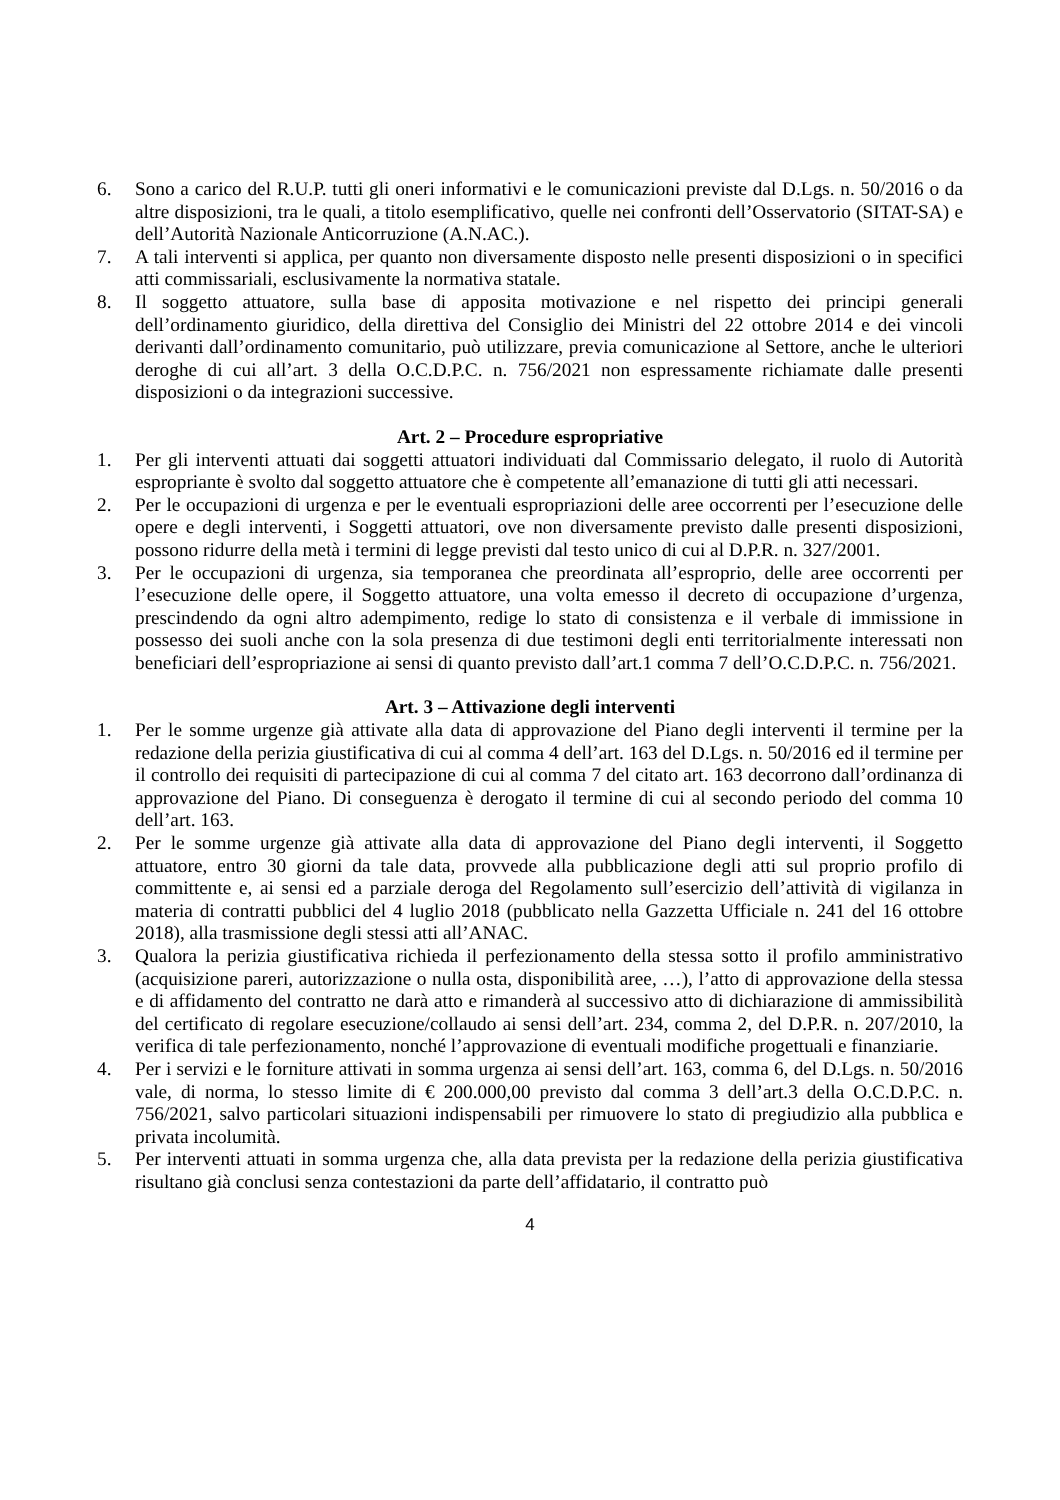6. Sono a carico del R.U.P. tutti gli oneri informativi e le comunicazioni previste dal D.Lgs. n. 50/2016 o da altre disposizioni, tra le quali, a titolo esemplificativo, quelle nei confronti dell’Osservatorio (SITAT-SA) e dell’Autorità Nazionale Anticorruzione (A.N.AC.).
7. A tali interventi si applica, per quanto non diversamente disposto nelle presenti disposizioni o in specifici atti commissariali, esclusivamente la normativa statale.
8. Il soggetto attuatore, sulla base di apposita motivazione e nel rispetto dei principi generali dell’ordinamento giuridico, della direttiva del Consiglio dei Ministri del 22 ottobre 2014 e dei vincoli derivanti dall’ordinamento comunitario, può utilizzare, previa comunicazione al Settore, anche le ulteriori deroghe di cui all’art. 3 della O.C.D.P.C. n. 756/2021 non espressamente richiamate dalle presenti disposizioni o da integrazioni successive.
Art. 2 – Procedure espropriative
1. Per gli interventi attuati dai soggetti attuatori individuati dal Commissario delegato, il ruolo di Autorità espropriante è svolto dal soggetto attuatore che è competente all’emanazione di tutti gli atti necessari.
2. Per le occupazioni di urgenza e per le eventuali espropriazioni delle aree occorrenti per l’esecuzione delle opere e degli interventi, i Soggetti attuatori, ove non diversamente previsto dalle presenti disposizioni, possono ridurre della metà i termini di legge previsti dal testo unico di cui al D.P.R. n. 327/2001.
3. Per le occupazioni di urgenza, sia temporanea che preordinata all’esproprio, delle aree occorrenti per l’esecuzione delle opere, il Soggetto attuatore, una volta emesso il decreto di occupazione d’urgenza, prescindendo da ogni altro adempimento, redige lo stato di consistenza e il verbale di immissione in possesso dei suoli anche con la sola presenza di due testimoni degli enti territorialmente interessati non beneficiari dell’espropriazione ai sensi di quanto previsto dall’art.1 comma 7 dell’O.C.D.P.C. n. 756/2021.
Art. 3 – Attivazione degli interventi
1. Per le somme urgenze già attivate alla data di approvazione del Piano degli interventi il termine per la redazione della perizia giustificativa di cui al comma 4 dell’art. 163 del D.Lgs. n. 50/2016 ed il termine per il controllo dei requisiti di partecipazione di cui al comma 7 del citato art. 163 decorrono dall’ordinanza di approvazione del Piano. Di conseguenza è derogato il termine di cui al secondo periodo del comma 10 dell’art. 163.
2. Per le somme urgenze già attivate alla data di approvazione del Piano degli interventi, il Soggetto attuatore, entro 30 giorni da tale data, provvede alla pubblicazione degli atti sul proprio profilo di committente e, ai sensi ed a parziale deroga del Regolamento sull’esercizio dell’attività di vigilanza in materia di contratti pubblici del 4 luglio 2018 (pubblicato nella Gazzetta Ufficiale n. 241 del 16 ottobre 2018), alla trasmissione degli stessi atti all’ANAC.
3. Qualora la perizia giustificativa richieda il perfezionamento della stessa sotto il profilo amministrativo (acquisizione pareri, autorizzazione o nulla osta, disponibilità aree, …), l’atto di approvazione della stessa e di affidamento del contratto ne darà atto e rimanderà al successivo atto di dichiarazione di ammissibilità del certificato di regolare esecuzione/collaudo ai sensi dell’art. 234, comma 2, del D.P.R. n. 207/2010, la verifica di tale perfezionamento, nonché l’approvazione di eventuali modifiche progettuali e finanziarie.
4. Per i servizi e le forniture attivati in somma urgenza ai sensi dell’art. 163, comma 6, del D.Lgs. n. 50/2016 vale, di norma, lo stesso limite di € 200.000,00 previsto dal comma 3 dell’art.3 della O.C.D.P.C. n. 756/2021, salvo particolari situazioni indispensabili per rimuovere lo stato di pregiudizio alla pubblica e privata incolumità.
5. Per interventi attuati in somma urgenza che, alla data prevista per la redazione della perizia giustificativa risultano già conclusi senza contestazioni da parte dell’affidatario, il contratto può
4